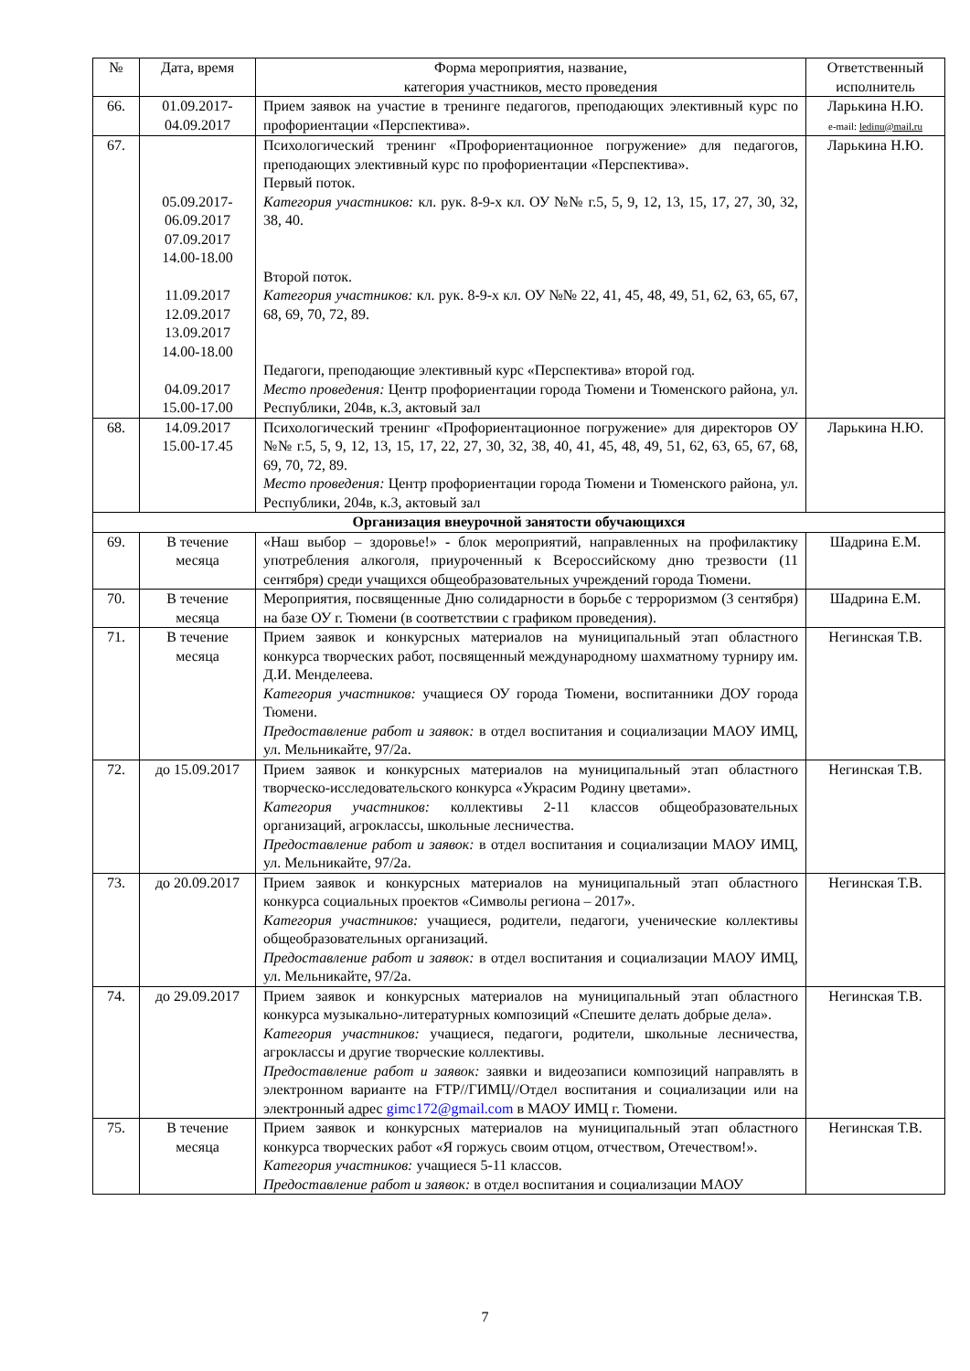| № | Дата, время | Форма мероприятия, название, категория участников, место проведения | Ответственный исполнитель |
| --- | --- | --- | --- |
| 66. | 01.09.2017- 04.09.2017 | Прием заявок на участие в тренинге педагогов, преподающих элективный курс по профориентации «Перспектива». | Ларькина Н.Ю. e-mail: ledinu@mail.ru |
| 67. | 05.09.2017- 06.09.2017 07.09.2017 14.00-18.00 11.09.2017 12.09.2017 13.09.2017 14.00-18.00 04.09.2017 15.00-17.00 | Психологический тренинг «Профориентационное погружение» для педагогов, преподающих элективный курс по профориентации «Перспектива». Первый поток. Категория участников: кл. рук. 8-9-х кл. ОУ №№ г.5, 5, 9, 12, 13, 15, 17, 27, 30, 32, 38, 40. Второй поток. Категория участников: кл. рук. 8-9-х кл. ОУ №№ 22, 41, 45, 48, 49, 51, 62, 63, 65, 67, 68, 69, 70, 72, 89. Педагоги, преподающие элективный курс «Перспектива» второй год. Место проведения: Центр профориентации города Тюмени и Тюменского района, ул. Республики, 204в, к.3, актовый зал | Ларькина Н.Ю. |
| 68. | 14.09.2017 15.00-17.45 | Психологический тренинг «Профориентационное погружение» для директоров ОУ №№ г.5, 5, 9, 12, 13, 15, 17, 22, 27, 30, 32, 38, 40, 41, 45, 48, 49, 51, 62, 63, 65, 67, 68, 69, 70, 72, 89. Место проведения: Центр профориентации города Тюмени и Тюменского района, ул. Республики, 204в, к.3, актовый зал | Ларькина Н.Ю. |
| Организация внеурочной занятости обучающихся | | | |
| 69. | В течение месяца | «Наш выбор – здоровье!» - блок мероприятий, направленных на профилактику употребления алкоголя, приуроченный к Всероссийскому дню трезвости (11 сентября) среди учащихся общеобразовательных учреждений города Тюмени. | Шадрина Е.М. |
| 70. | В течение месяца | Мероприятия, посвященные Дню солидарности в борьбе с терроризмом (3 сентября) на базе ОУ г. Тюмени (в соответствии с графиком проведения). | Шадрина Е.М. |
| 71. | В течение месяца | Прием заявок и конкурсных материалов на муниципальный этап областного конкурса творческих работ, посвященный международному шахматному турниру им. Д.И. Менделеева. Категория участников: учащиеся ОУ города Тюмени, воспитанники ДОУ города Тюмени. Предоставление работ и заявок: в отдел воспитания и социализации МАОУ ИМЦ, ул. Мельникайте, 97/2а. | Негинская Т.В. |
| 72. | до 15.09.2017 | Прием заявок и конкурсных материалов на муниципальный этап областного творческо-исследовательского конкурса «Украсим Родину цветами». Категория участников: коллективы 2-11 классов общеобразовательных организаций, агроклассы, школьные лесничества. Предоставление работ и заявок: в отдел воспитания и социализации МАОУ ИМЦ, ул. Мельникайте, 97/2а. | Негинская Т.В. |
| 73. | до 20.09.2017 | Прием заявок и конкурсных материалов на муниципальный этап областного конкурса социальных проектов «Символы региона – 2017». Категория участников: учащиеся, родители, педагоги, ученические коллективы общеобразовательных организаций. Предоставление работ и заявок: в отдел воспитания и социализации МАОУ ИМЦ, ул. Мельникайте, 97/2а. | Негинская Т.В. |
| 74. | до 29.09.2017 | Прием заявок и конкурсных материалов на муниципальный этап областного конкурса музыкально-литературных композиций «Спешите делать добрые дела». Категория участников: учащиеся, педагоги, родители, школьные лесничества, агроклассы и другие творческие коллективы. Предоставление работ и заявок: заявки и видеозаписи композиций направлять в электронном варианте на FTP//ГИМЦ//Отдел воспитания и социализации или на электронный адрес gimc172@gmail.com в МАОУ ИМЦ г. Тюмени. | Негинская Т.В. |
| 75. | В течение месяца | Прием заявок и конкурсных материалов на муниципальный этап областного конкурса творческих работ «Я горжусь своим отцом, отчеством, Отечеством!». Категория участников: учащиеся 5-11 классов. Предоставление работ и заявок: в отдел воспитания и социализации МАОУ | Негинская Т.В. |
7